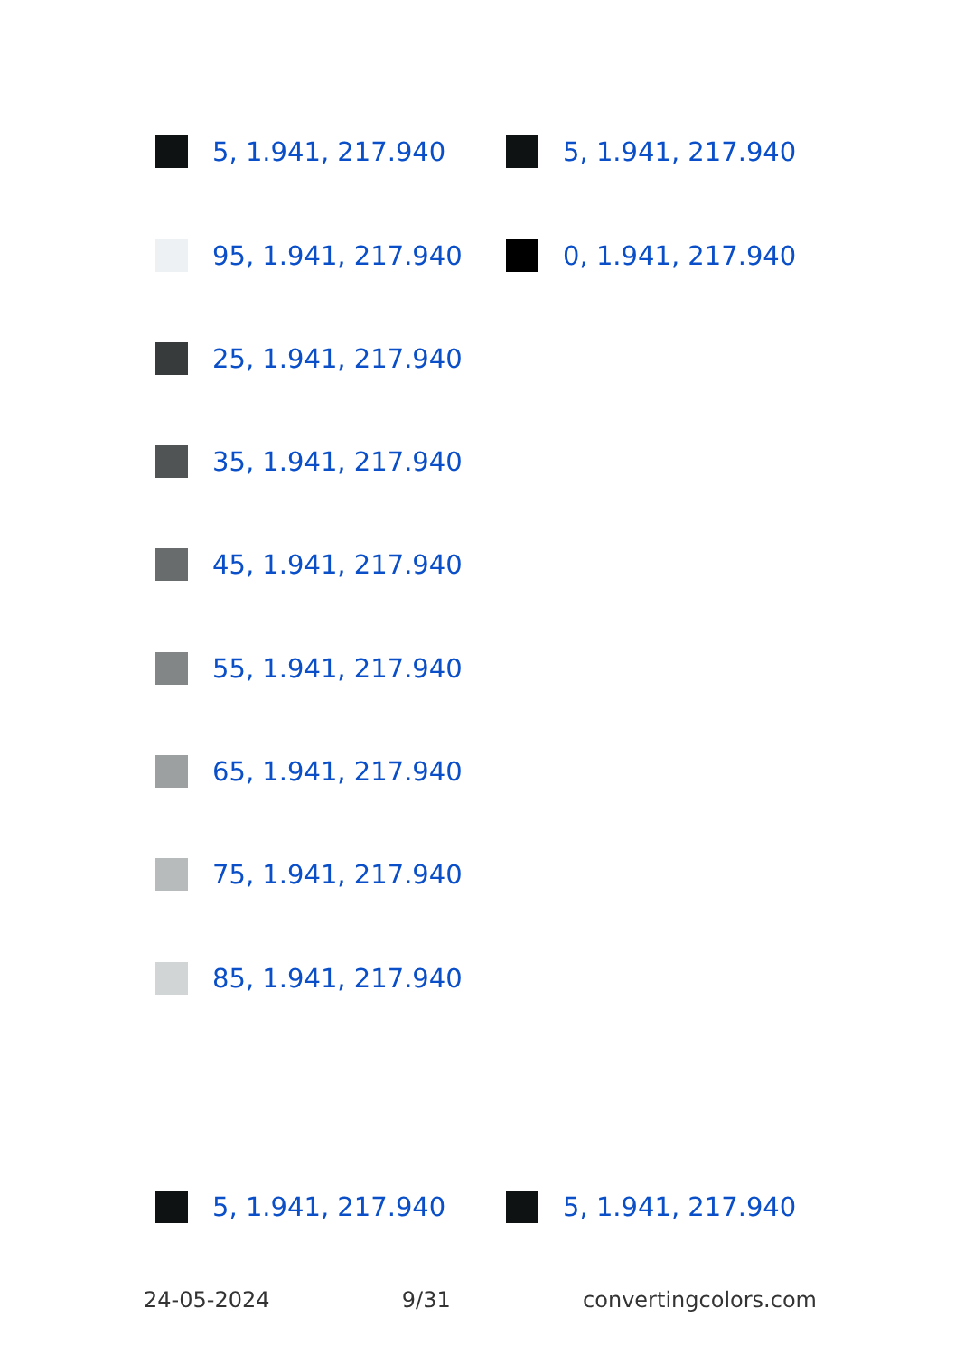5, 1.941, 217.940 5, 1.941, 217.940
95, 1.941, 217.940 0, 1.941, 217.940
25, 1.941, 217.940
35, 1.941, 217.940
45, 1.941, 217.940
55, 1.941, 217.940
65, 1.941, 217.940
75, 1.941, 217.940
85, 1.941, 217.940
5, 1.941, 217.940 5, 1.941, 217.940
24-05-2024 9/31 convertingcolors.com